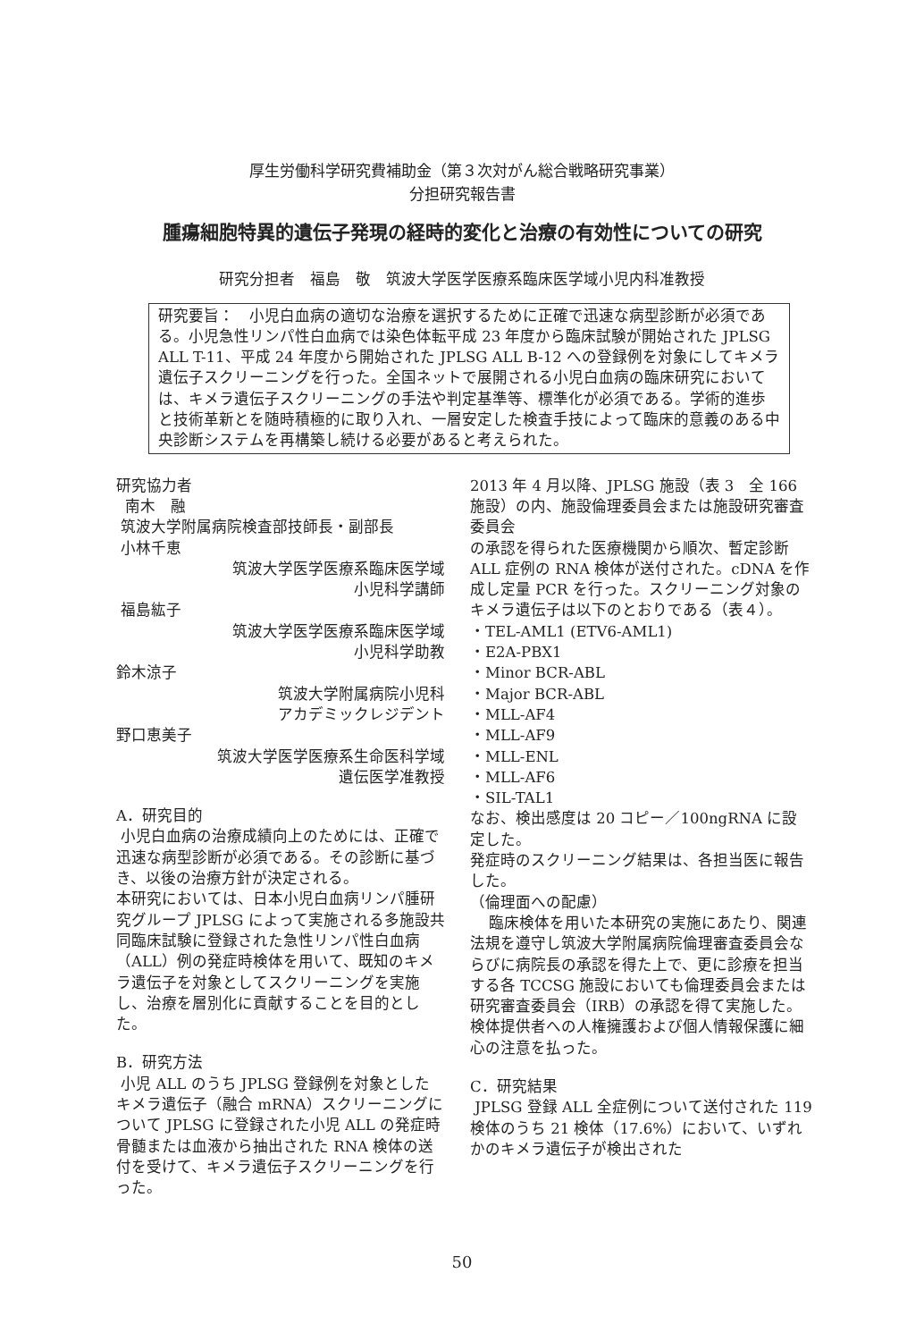厚生労働科学研究費補助金（第３次対がん総合戦略研究事業）
分担研究報告書
腫瘍細胞特異的遺伝子発現の経時的変化と治療の有効性についての研究
研究分担者　福島　敬　筑波大学医学医療系臨床医学域小児内科准教授
研究要旨：　小児白血病の適切な治療を選択するために正確で迅速な病型診断が必須である。小児急性リンパ性白血病では染色体転平成 23 年度から臨床試験が開始された JPLSG ALL T-11、平成 24 年度から開始された JPLSG ALL B-12 への登録例を対象にしてキメラ遺伝子スクリーニングを行った。全国ネットで展開される小児白血病の臨床研究においては、キメラ遺伝子スクリーニングの手法や判定基準等、標準化が必須である。学術的進歩と技術革新とを随時積極的に取り入れ、一層安定した検査手技によって臨床的意義のある中央診断システムを再構築し続ける必要があると考えられた。
研究協力者
南木　融
筑波大学附属病院検査部技師長・副部長
小林千恵
筑波大学医学医療系臨床医学域
小児科学講師
福島紘子
筑波大学医学医療系臨床医学域
小児科学助教
鈴木涼子
筑波大学附属病院小児科
アカデミックレジデント
野口恵美子
筑波大学医学医療系生命医科学域
遺伝医学准教授
A．研究目的
小児白血病の治療成績向上のためには、正確で迅速な病型診断が必須である。その診断に基づき、以後の治療方針が決定される。
本研究においては、日本小児白血病リンパ腫研究グループ JPLSG によって実施される多施設共同臨床試験に登録された急性リンパ性白血病（ALL）例の発症時検体を用いて、既知のキメラ遺伝子を対象としてスクリーニングを実施し、治療を層別化に貢献することを目的とした。
B．研究方法
小児 ALL のうち JPLSG 登録例を対象としたキメラ遺伝子（融合 mRNA）スクリーニングについて JPLSG に登録された小児 ALL の発症時骨髄または血液から抽出された RNA 検体の送付を受けて、キメラ遺伝子スクリーニングを行った。
2013 年 4 月以降、JPLSG 施設（表 3　全 166 施設）の内、施設倫理委員会または施設研究審査委員会
の承認を得られた医療機関から順次、暫定診断 ALL 症例の RNA 検体が送付された。cDNA を作成し定量 PCR を行った。スクリーニング対象のキメラ遺伝子は以下のとおりである（表４）。
・TEL-AML1 (ETV6-AML1)
・E2A-PBX1
・Minor BCR-ABL
・Major BCR-ABL
・MLL-AF4
・MLL-AF9
・MLL-ENL
・MLL-AF6
・SIL-TAL1
なお、検出感度は 20 コピー／100ngRNA に設定した。
発症時のスクリーニング結果は、各担当医に報告した。
（倫理面への配慮）
臨床検体を用いた本研究の実施にあたり、関連法規を遵守し筑波大学附属病院倫理審査委員会ならびに病院長の承認を得た上で、更に診療を担当する各 TCCSG 施設においても倫理委員会または研究審査委員会（IRB）の承認を得て実施した。検体提供者への人権擁護および個人情報保護に細心の注意を払った。
C．研究結果
JPLSG 登録 ALL 全症例について送付された 119 検体のうち 21 検体（17.6%）において、いずれかのキメラ遺伝子が検出された
50